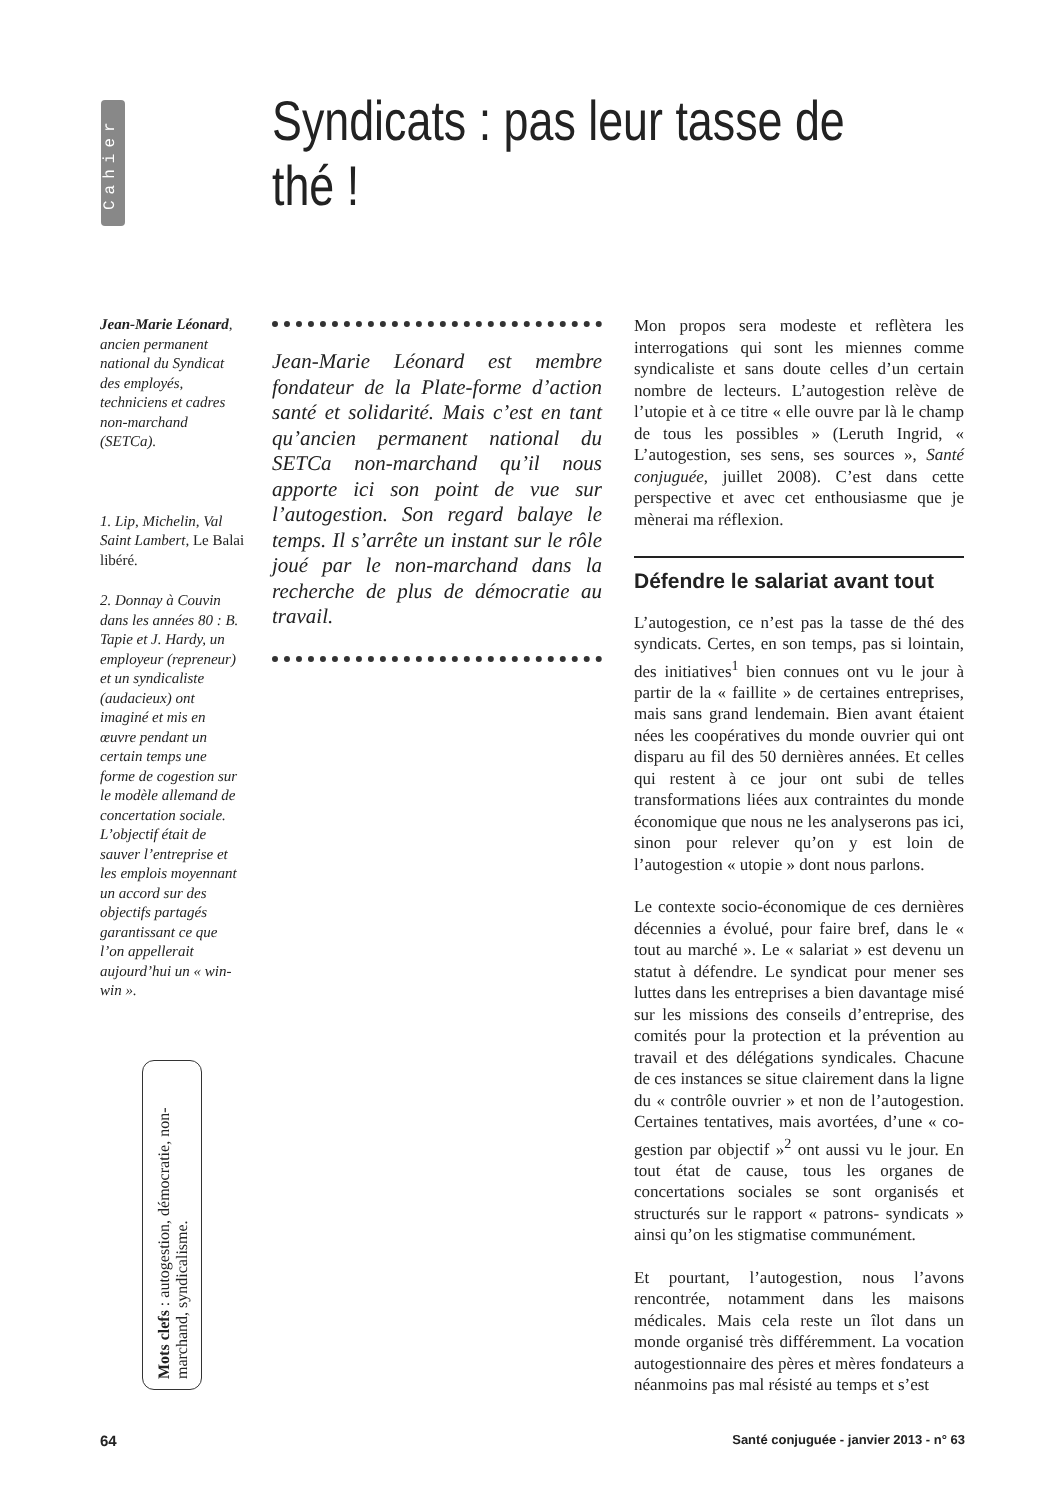Cahier
Syndicats : pas leur tasse de thé !
Jean-Marie Léonard, ancien permanent national du Syndicat des employés, techniciens et cadres non-marchand (SETCa).
1. Lip, Michelin, Val Saint Lambert, Le Balai libéré.
2. Donnay à Couvin dans les années 80 : B. Tapie et J. Hardy, un employeur (repreneur) et un syndicaliste (audacieux) ont imaginé et mis en œuvre pendant un certain temps une forme de cogestion sur le modèle allemand de concertation sociale. L’objectif était de sauver l’entreprise et les emplois moyennant un accord sur des objectifs partagés garantissant ce que l’on appellerait aujourd’hui un « win-win ».
Jean-Marie Léonard est membre fondateur de la Plate-forme d’action santé et solidarité. Mais c’est en tant qu’ancien permanent national du SETCa non-marchand qu’il nous apporte ici son point de vue sur l’autogestion. Son regard balaye le temps. Il s’arrête un instant sur le rôle joué par le non-marchand dans la recherche de plus de démocratie au travail.
Mon propos sera modeste et reflètera les interrogations qui sont les miennes comme syndicaliste et sans doute celles d’un certain nombre de lecteurs. L’autogestion relève de l’utopie et à ce titre « elle ouvre par là le champ de tous les possibles » (Leruth Ingrid, « L’autogestion, ses sens, ses sources », Santé conjuguée, juillet 2008). C’est dans cette perspective et avec cet enthousiasme que je mènerai ma réflexion.
Défendre le salariat avant tout
L’autogestion, ce n’est pas la tasse de thé des syndicats. Certes, en son temps, pas si lointain, des initiatives<sup>1</sup> bien connues ont vu le jour à partir de la « faillite » de certaines entreprises, mais sans grand lendemain. Bien avant étaient nées les coopératives du monde ouvrier qui ont disparu au fil des 50 dernières années. Et celles qui restent à ce jour ont subi de telles transformations liées aux contraintes du monde économique que nous ne les analyserons pas ici, sinon pour relever qu’on y est loin de l’autogestion « utopie » dont nous parlons.
Le contexte socio-économique de ces dernières décennies a évolué, pour faire bref, dans le « tout au marché ». Le « salariat » est devenu un statut à défendre. Le syndicat pour mener ses luttes dans les entreprises a bien davantage misé sur les missions des conseils d’entreprise, des comités pour la protection et la prévention au travail et des délégations syndicales. Chacune de ces instances se situe clairement dans la ligne du « contrôle ouvrier » et non de l’autogestion. Certaines tentatives, mais avortées, d’une « co-gestion par objectif »<sup>2</sup> ont aussi vu le jour. En tout état de cause, tous les organes de concertations sociales se sont organisés et structurés sur le rapport « patrons- syndicats » ainsi qu’on les stigmatise communément.
Et pourtant, l’autogestion, nous l’avons rencontrée, notamment dans les maisons médicales. Mais cela reste un îlot dans un monde organisé très différemment. La vocation autogestionnaire des pères et mères fondateurs a néanmoins pas mal résisté au temps et s’est
Mots clefs : autogestion, démocratie, non-marchand, syndicalisme.
64 Santé conjuguée - janvier 2013 - n° 63